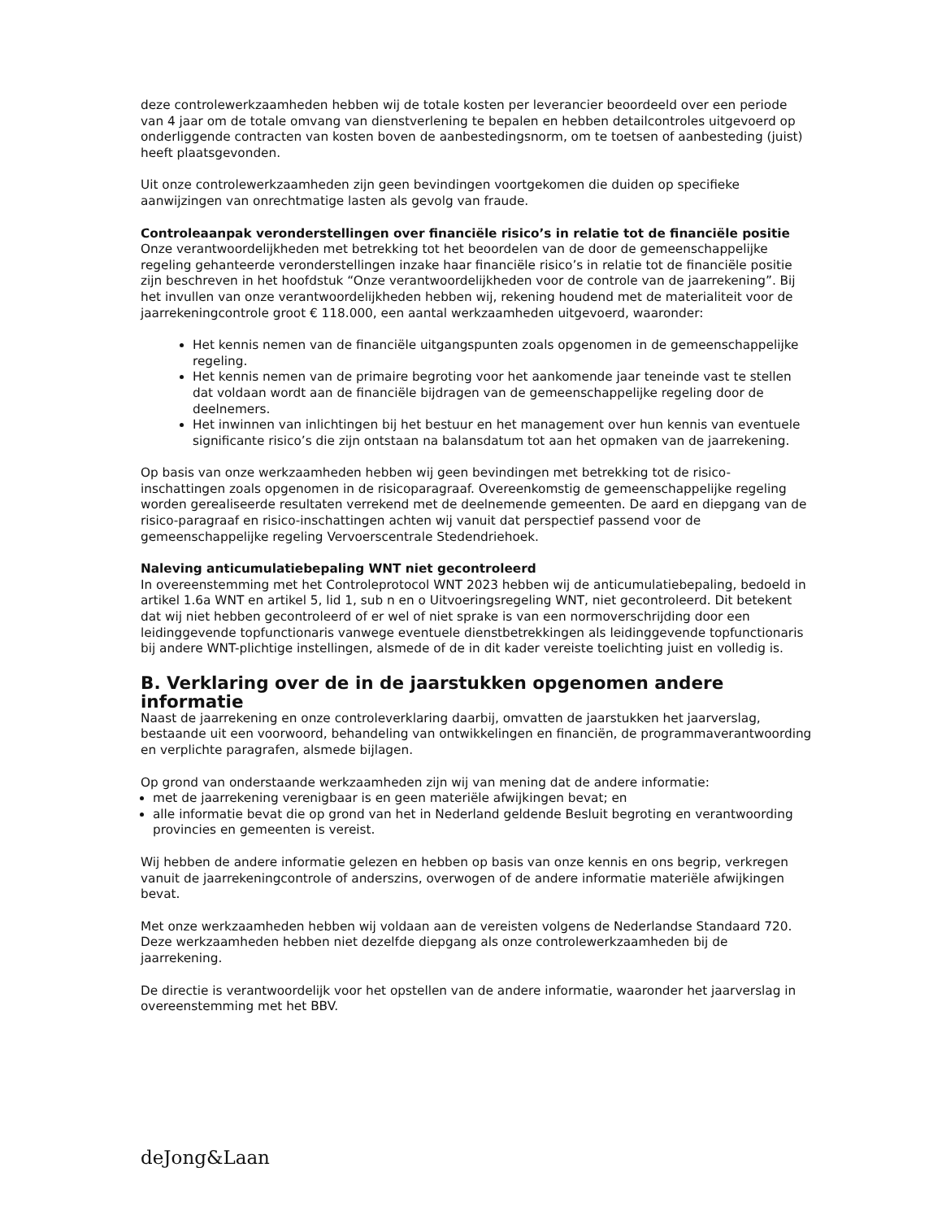deze controlewerkzaamheden hebben wij de totale kosten per leverancier beoordeeld over een periode van 4 jaar om de totale omvang van dienstverlening te bepalen en hebben detailcontroles uitgevoerd op onderliggende contracten van kosten boven de aanbestedingsnorm, om te toetsen of aanbesteding (juist) heeft plaatsgevonden.
Uit onze controlewerkzaamheden zijn geen bevindingen voortgekomen die duiden op specifieke aanwijzingen van onrechtmatige lasten als gevolg van fraude.
Controleaanpak veronderstellingen over financiële risico’s in relatie tot de financiële positie
Onze verantwoordelijkheden met betrekking tot het beoordelen van de door de gemeenschappelijke regeling gehanteerde veronderstellingen inzake haar financiële risico’s in relatie tot de financiële positie zijn beschreven in het hoofdstuk “Onze verantwoordelijkheden voor de controle van de jaarrekening”. Bij het invullen van onze verantwoordelijkheden hebben wij, rekening houdend met de materialiteit voor de jaarrekeningcontrole groot € 118.000, een aantal werkzaamheden uitgevoerd, waaronder:
Het kennis nemen van de financiële uitgangspunten zoals opgenomen in de gemeenschappelijke regeling.
Het kennis nemen van de primaire begroting voor het aankomende jaar teneinde vast te stellen dat voldaan wordt aan de financiële bijdragen van de gemeenschappelijke regeling door de deelnemers.
Het inwinnen van inlichtingen bij het bestuur en het management over hun kennis van eventuele significante risico’s die zijn ontstaan na balansdatum tot aan het opmaken van de jaarrekening.
Op basis van onze werkzaamheden hebben wij geen bevindingen met betrekking tot de risico-inschattingen zoals opgenomen in de risicoparagraaf. Overeenkomstig de gemeenschappelijke regeling worden gerealiseerde resultaten verrekend met de deelnemende gemeenten. De aard en diepgang van de risico-paragraaf en risico-inschattingen achten wij vanuit dat perspectief passend voor de gemeenschappelijke regeling Vervoerscentrale Stedendriehoek.
Naleving anticumulatiebepaling WNT niet gecontroleerd
In overeenstemming met het Controleprotocol WNT 2023 hebben wij de anticumulatiebepaling, bedoeld in artikel 1.6a WNT en artikel 5, lid 1, sub n en o Uitvoeringsregeling WNT, niet gecontroleerd. Dit betekent dat wij niet hebben gecontroleerd of er wel of niet sprake is van een normoverschrijding door een leidinggevende topfunctionaris vanwege eventuele dienstbetrekkingen als leidinggevende topfunctionaris bij andere WNT-plichtige instellingen, alsmede of de in dit kader vereiste toelichting juist en volledig is.
B. Verklaring over de in de jaarstukken opgenomen andere informatie
Naast de jaarrekening en onze controleverklaring daarbij, omvatten de jaarstukken het jaarverslag, bestaande uit een voorwoord, behandeling van ontwikkelingen en financiën, de programmaverantwoording en verplichte paragrafen, alsmede bijlagen.
Op grond van onderstaande werkzaamheden zijn wij van mening dat de andere informatie:
met de jaarrekening verenigbaar is en geen materiële afwijkingen bevat; en
alle informatie bevat die op grond van het in Nederland geldende Besluit begroting en verantwoording provincies en gemeenten is vereist.
Wij hebben de andere informatie gelezen en hebben op basis van onze kennis en ons begrip, verkregen vanuit de jaarrekeningcontrole of anderszins, overwogen of de andere informatie materiële afwijkingen bevat.
Met onze werkzaamheden hebben wij voldaan aan de vereisten volgens de Nederlandse Standaard 720. Deze werkzaamheden hebben niet dezelfde diepgang als onze controlewerkzaamheden bij de jaarrekening.
De directie is verantwoordelijk voor het opstellen van de andere informatie, waaronder het jaarverslag in overeenstemming met het BBV.
deJong&Laan